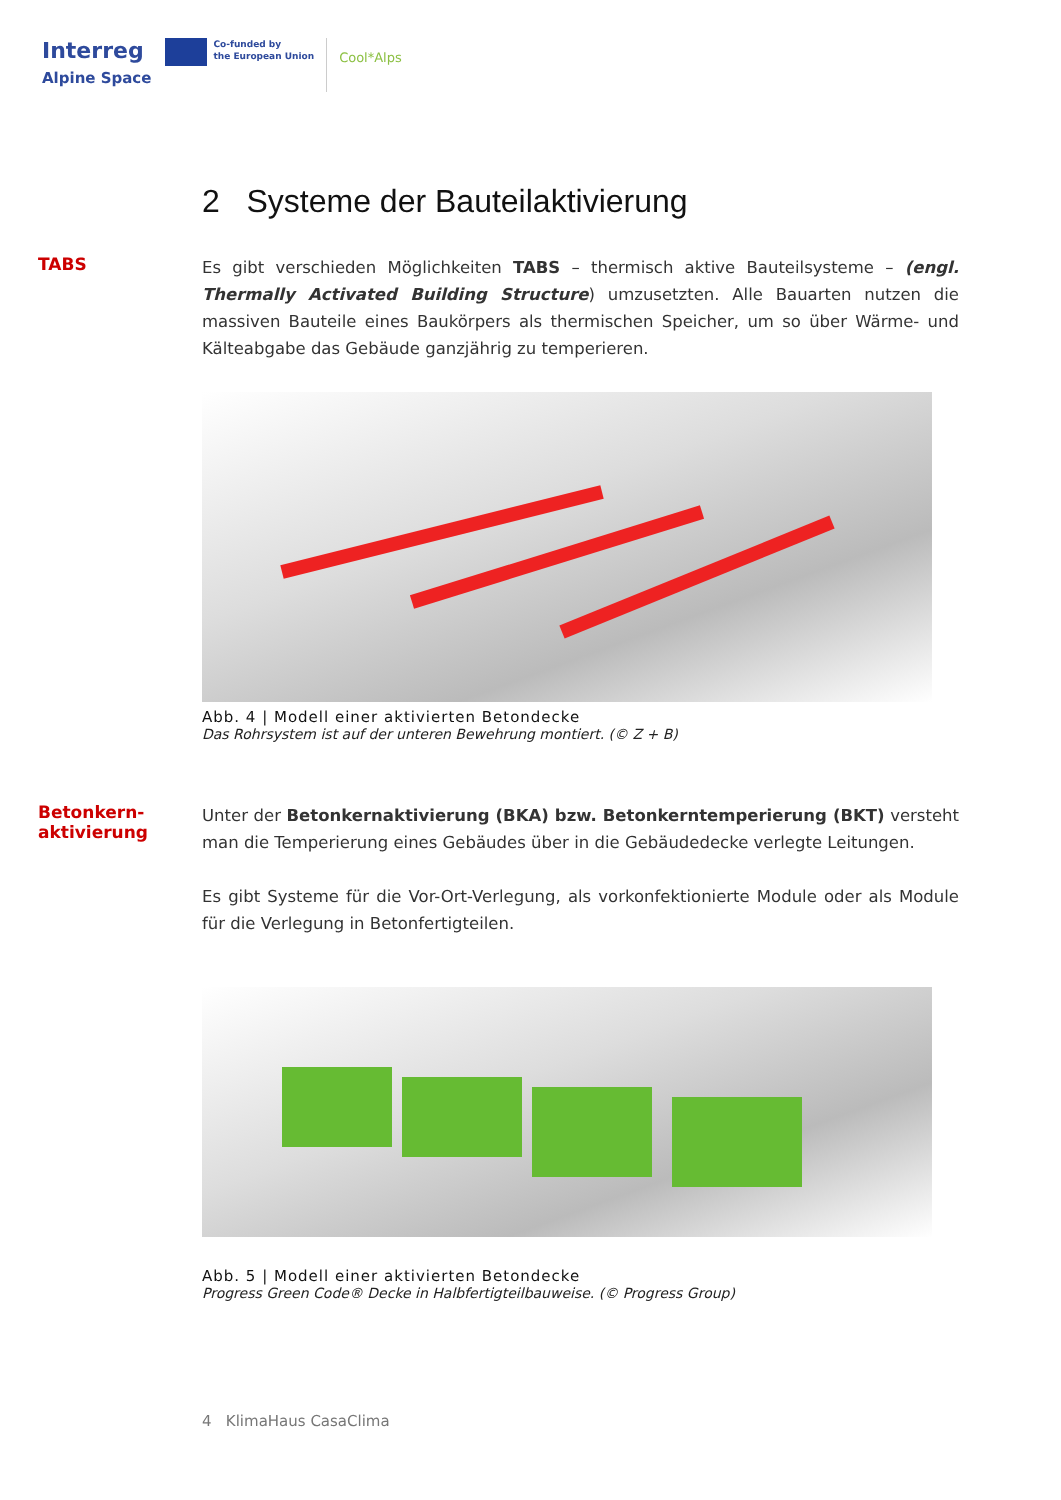Interreg
Alpine Space
Co-funded by
the European Union
Cool*Alps
2 Systeme der Bauteilaktivierung
TABS
Es gibt verschieden Möglichkeiten TABS – thermisch aktive Bauteilsysteme – (engl. Thermally Activated Building Structure) umzusetzten. Alle Bauarten nutzen die massiven Bauteile eines Baukörpers als thermischen Speicher, um so über Wärme- und Kälteabgabe das Gebäude ganzjährig zu temperieren.
Abb. 4 | Modell einer aktivierten Betondecke
Das Rohrsystem ist auf der unteren Bewehrung montiert. (© Z + B)
Betonkern-
aktivierung
Unter der Betonkernaktivierung (BKA) bzw. Betonkerntemperierung (BKT) versteht man die Temperierung eines Gebäudes über in die Gebäudedecke verlegte Leitungen.
Es gibt Systeme für die Vor-Ort-Verlegung, als vorkonfektionierte Module oder als Module für die Verlegung in Betonfertigteilen.
Abb. 5 | Modell einer aktivierten Betondecke
Progress Green Code® Decke in Halbfertigteilbauweise. (© Progress Group)
4 KlimaHaus CasaClima